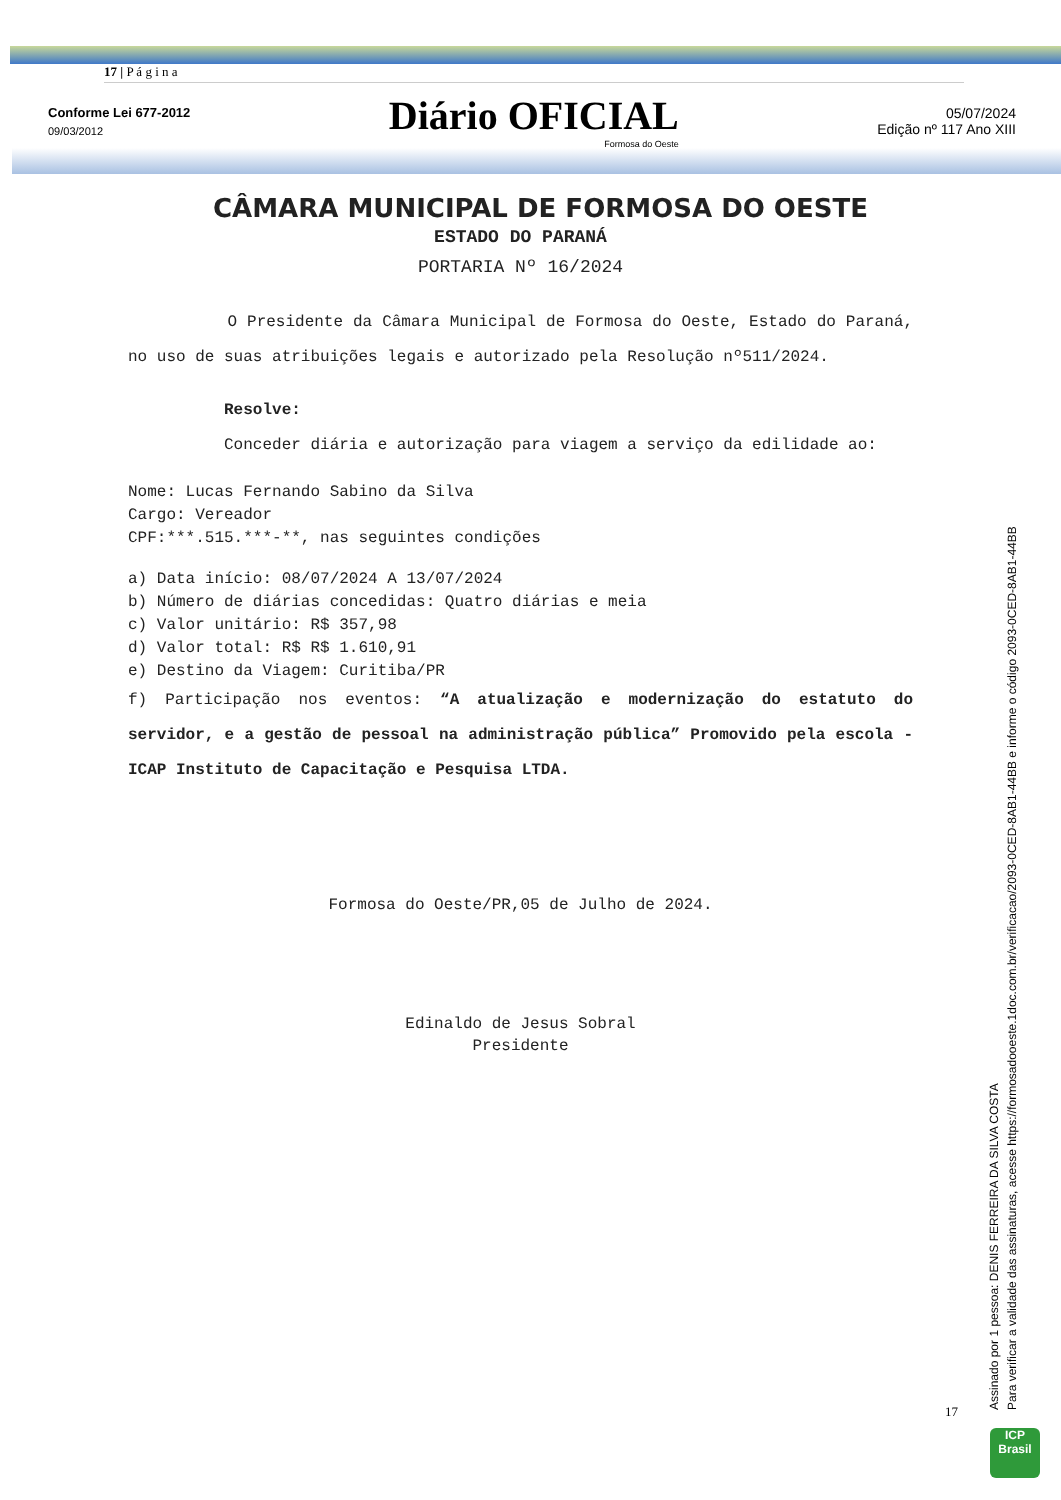17 | P á g i n a
Conforme Lei 677-2012
09/03/2012
Diário OFICIAL
Formosa do Oeste
05/07/2024
Edição nº 117 Ano XIII
CÂMARA MUNICIPAL DE FORMOSA DO OESTE
ESTADO DO PARANÁ
PORTARIA Nº 16/2024
O Presidente da Câmara Municipal de Formosa do Oeste, Estado do Paraná, no uso de suas atribuições legais e autorizado pela Resolução nº511/2024.
Resolve:
Conceder diária e autorização para viagem a serviço da edilidade ao:
Nome: Lucas Fernando Sabino da Silva
Cargo: Vereador
CPF:***.515.***-**, nas seguintes condições
a) Data início: 08/07/2024 A 13/07/2024
b) Número de diárias concedidas: Quatro diárias e meia
c) Valor unitário: R$ 357,98
d) Valor total: R$ R$ 1.610,91
e) Destino da Viagem: Curitiba/PR
f) Participação nos eventos: “A atualização e modernização do estatuto do servidor, e a gestão de pessoal na administração pública” Promovido pela escola -ICAP Instituto de Capacitação e Pesquisa LTDA.
Formosa do Oeste/PR,05 de Julho de 2024.
Edinaldo de Jesus Sobral
Presidente
Assinado por 1 pessoa: DENIS FERREIRA DA SILVA COSTA
Para verificar a validade das assinaturas, acesse https://formosadooeste.1doc.com.br/verificacao/2093-0CED-8AB1-44BB e informe o código 2093-0CED-8AB1-44BB
17
ICP
Brasil